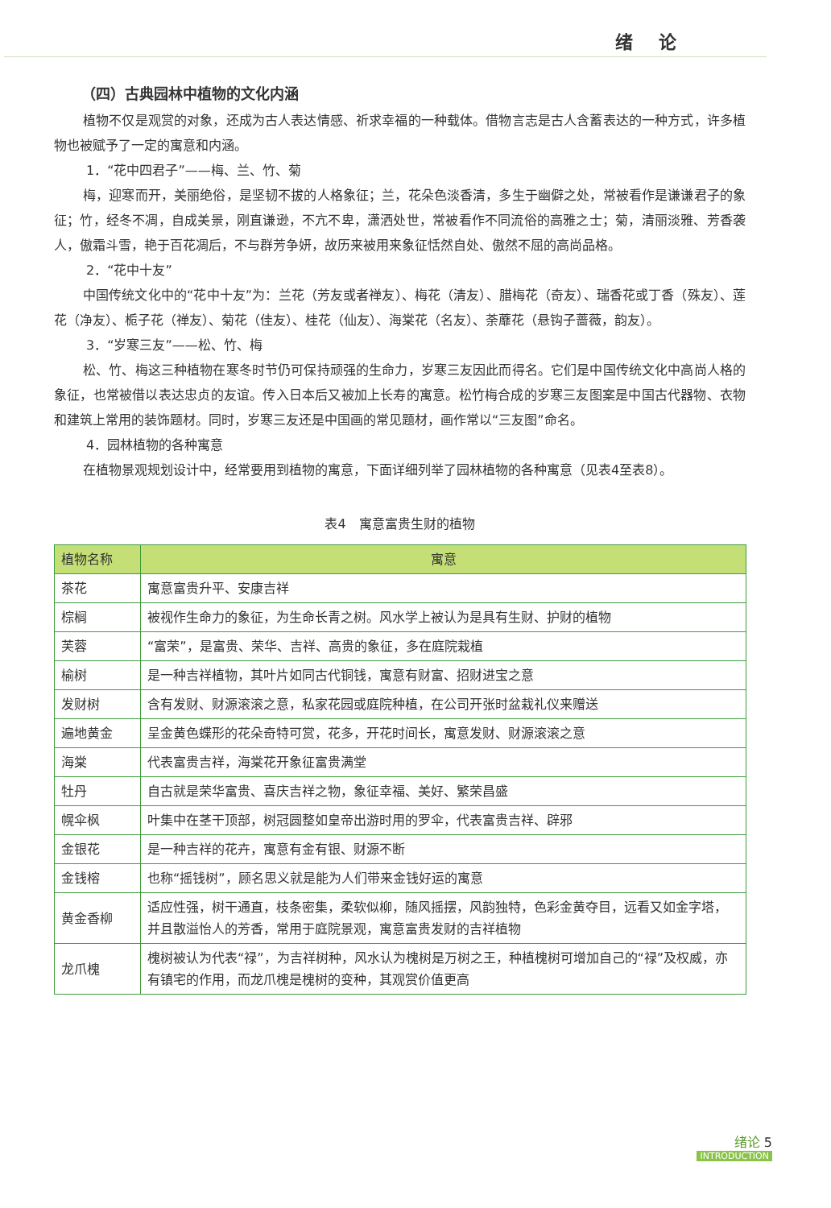绪 论
（四）古典园林中植物的文化内涵
植物不仅是观赏的对象，还成为古人表达情感、祈求幸福的一种载体。借物言志是古人含蓄表达的一种方式，许多植物也被赋予了一定的寓意和内涵。
1．“花中四君子”——梅、兰、竹、菊
梅，迎寒而开，美丽绝俗，是坚韧不拔的人格象征；兰，花朵色淡香清，多生于幽僻之处，常被看作是谦谦君子的象征；竹，经冬不凋，自成美景，刚直谦逊，不亢不卑，潇洒处世，常被看作不同流俗的高雅之士；菊，清丽淡雅、芳香袭人，傲霜斗雪，艳于百花凋后，不与群芳争妍，故历来被用来象征恬然自处、傲然不屈的高尚品格。
2．“花中十友”
中国传统文化中的“花中十友”为：兰花（芳友或者禅友）、梅花（清友）、腊梅花（奇友）、瑞香花或丁香（殊友）、莲花（净友）、栀子花（禅友）、菊花（佳友）、桂花（仙友）、海棠花（名友）、荼蘼花（悬钩子蔷薇，韵友）。
3．“岁寒三友”——松、竹、梅
松、竹、梅这三种植物在寒冬时节仍可保持顽强的生命力，岁寒三友因此而得名。它们是中国传统文化中高尚人格的象征，也常被借以表达忠贞的友谊。传入日本后又被加上长寿的寓意。松竹梅合成的岁寒三友图案是中国古代器物、衣物和建筑上常用的装饰题材。同时，岁寒三友还是中国画的常见题材，画作常以“三友图”命名。
4．园林植物的各种寓意
在植物景观规划设计中，经常要用到植物的寓意，下面详细列举了园林植物的各种寓意（见表4至表8）。
表4　寓意富贵生财的植物
| 植物名称 | 寓意 |
| --- | --- |
| 茶花 | 寓意富贵升平、安康吉祥 |
| 棕榈 | 被视作生命力的象征，为生命长青之树。风水学上被认为是具有生财、护财的植物 |
| 芙蓉 | “富荣”，是富贵、荣华、吉祥、高贵的象征，多在庭院栽植 |
| 榆树 | 是一种吉祥植物，其叶片如同古代铜钱，寓意有财富、招财进宝之意 |
| 发财树 | 含有发财、财源滚滚之意，私家花园或庭院种植，在公司开张时盆栽礼仪来赠送 |
| 遍地黄金 | 呈金黄色蝶形的花朵奇特可赏，花多，开花时间长，寓意发财、财源滚滚之意 |
| 海棠 | 代表富贵吉祥，海棠花开象征富贵满堂 |
| 牡丹 | 自古就是荣华富贵、喜庆吉祥之物，象征幸福、美好、繁荣昌盛 |
| 幌伞枫 | 叶集中在茎干顶部，树冠圆整如皇帝出游时用的罗伞，代表富贵吉祥、辟邪 |
| 金银花 | 是一种吉祥的花卉，寓意有金有银、财源不断 |
| 金钱榕 | 也称“摇钱树”，顾名思义就是能为人们带来金钱好运的寓意 |
| 黄金香柳 | 适应性强，树干通直，枝条密集，柔软似柳，随风摇摆，风韵独特，色彩金黄夺目，远看又如金字塔，并且散溢怡人的芳香，常用于庭院景观，寓意富贵发财的吉祥植物 |
| 龙爪槐 | 槐树被认为代表“禄”，为吉祥树种，风水认为槐树是万树之王，种植槐树可增加自己的“禄”及权威，亦有镇宅的作用，而龙爪槐是槐树的变种，其观赏价值更高 |
绪论 5
INTRODUCTION